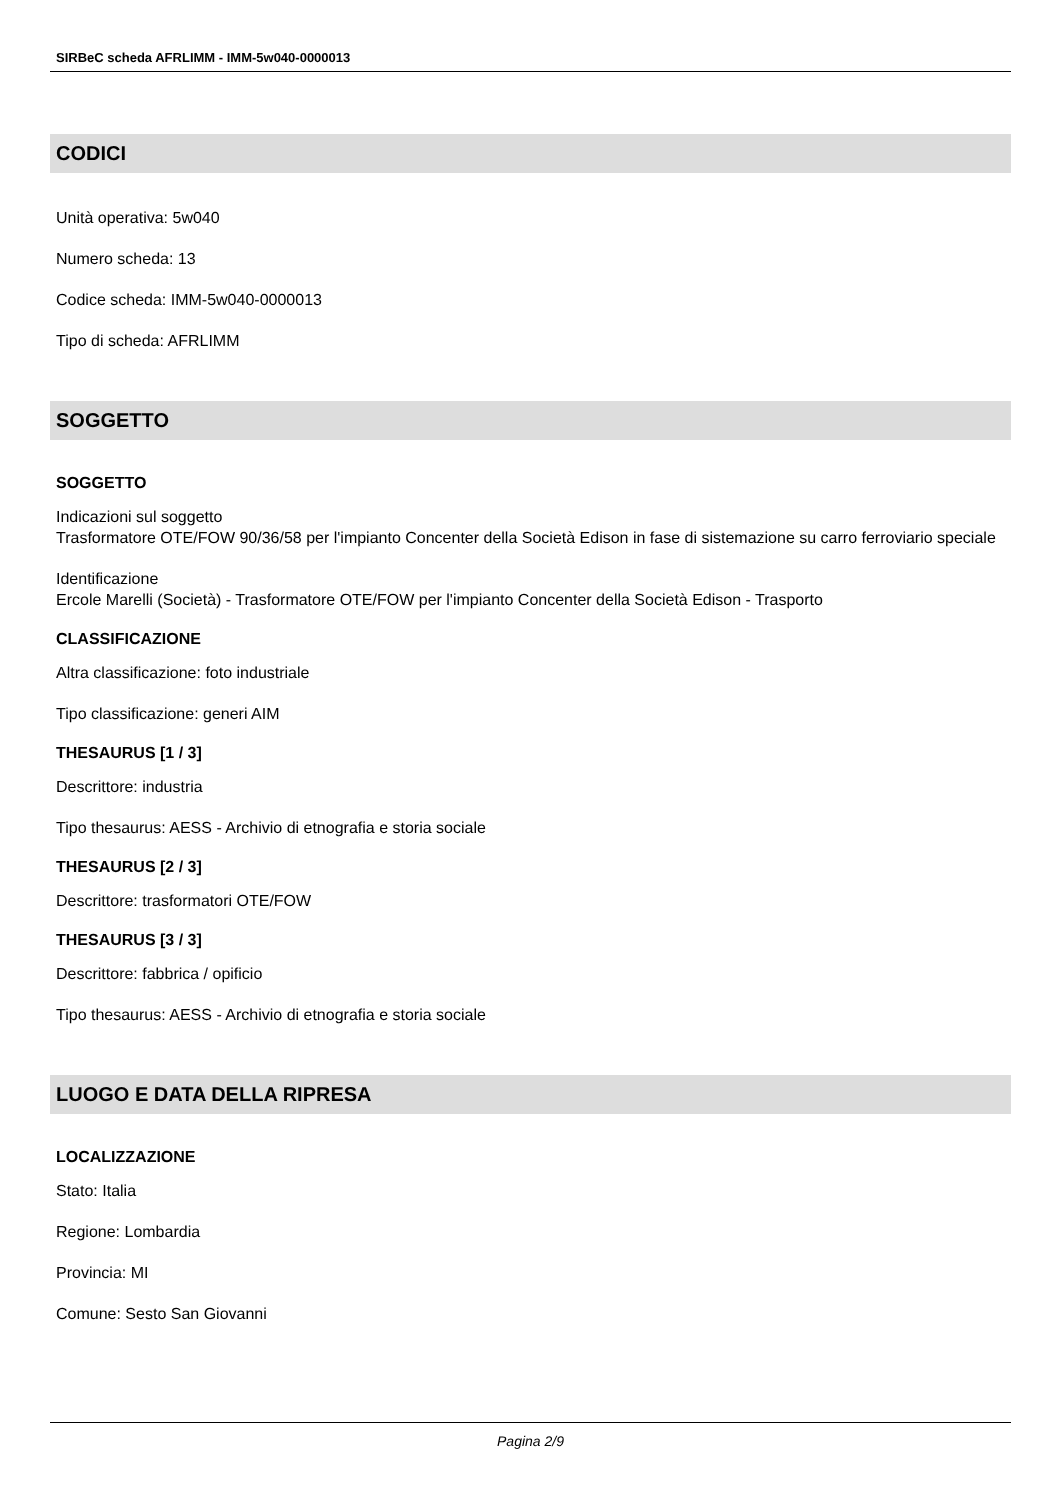SIRBeC scheda AFRLIMM - IMM-5w040-0000013
CODICI
Unità operativa: 5w040
Numero scheda: 13
Codice scheda: IMM-5w040-0000013
Tipo di scheda: AFRLIMM
SOGGETTO
SOGGETTO
Indicazioni sul soggetto
Trasformatore OTE/FOW 90/36/58 per l'impianto Concenter della Società Edison in fase di sistemazione su carro ferroviario speciale
Identificazione
Ercole Marelli (Società) - Trasformatore OTE/FOW per l'impianto Concenter della Società Edison - Trasporto
CLASSIFICAZIONE
Altra classificazione: foto industriale
Tipo classificazione: generi AIM
THESAURUS [1 / 3]
Descrittore: industria
Tipo thesaurus: AESS - Archivio di etnografia e storia sociale
THESAURUS [2 / 3]
Descrittore: trasformatori OTE/FOW
THESAURUS [3 / 3]
Descrittore: fabbrica / opificio
Tipo thesaurus: AESS - Archivio di etnografia e storia sociale
LUOGO E DATA DELLA RIPRESA
LOCALIZZAZIONE
Stato: Italia
Regione: Lombardia
Provincia: MI
Comune: Sesto San Giovanni
Pagina 2/9